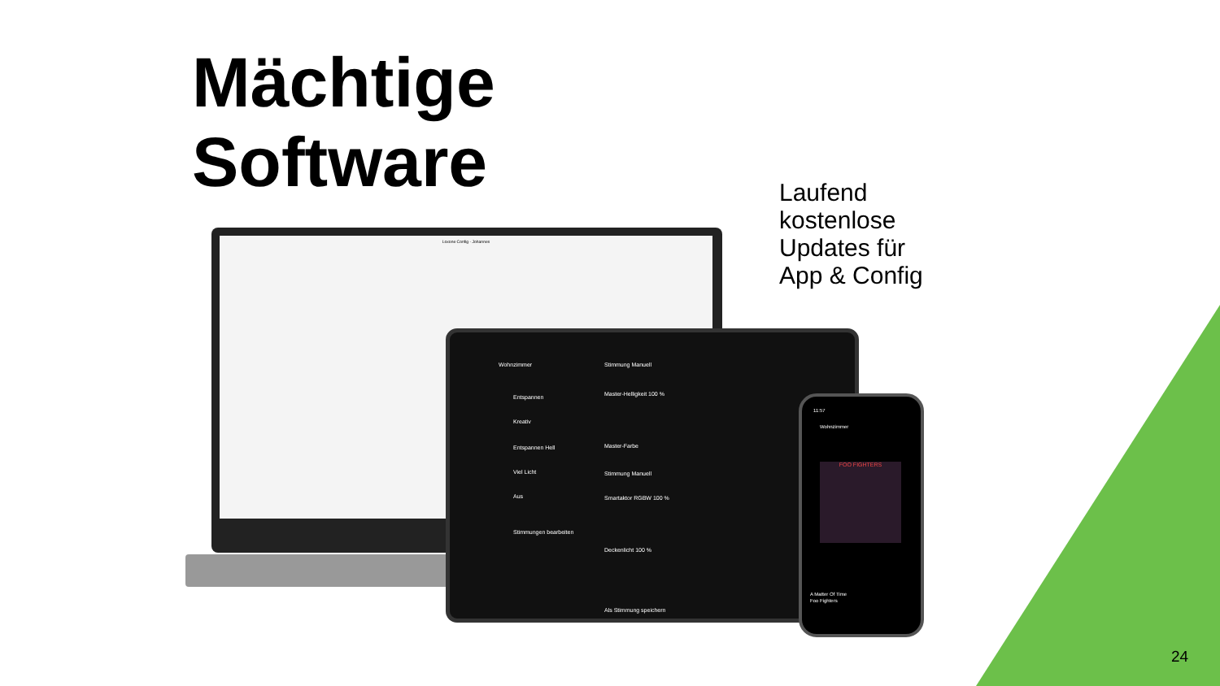Mächtige
Software
Laufend
kostenlose
Updates für
App & Config
Loxone Config - Johannes
Wohnzimmer Stimmung Manuell
Entspannen
Kreativ
Entspannen Hell
Viel Licht
Aus
Stimmungen bearbeiten
Master-Helligkeit 100 %
Master-Farbe
Stimmung Manuell
Smartaktor RGBW 100 %
Deckenlicht 100 %
Als Stimmung speichern
11:57
Wohnzimmer
FOO FIGHTERS
A Matter Of Time
Foo Fighters
24